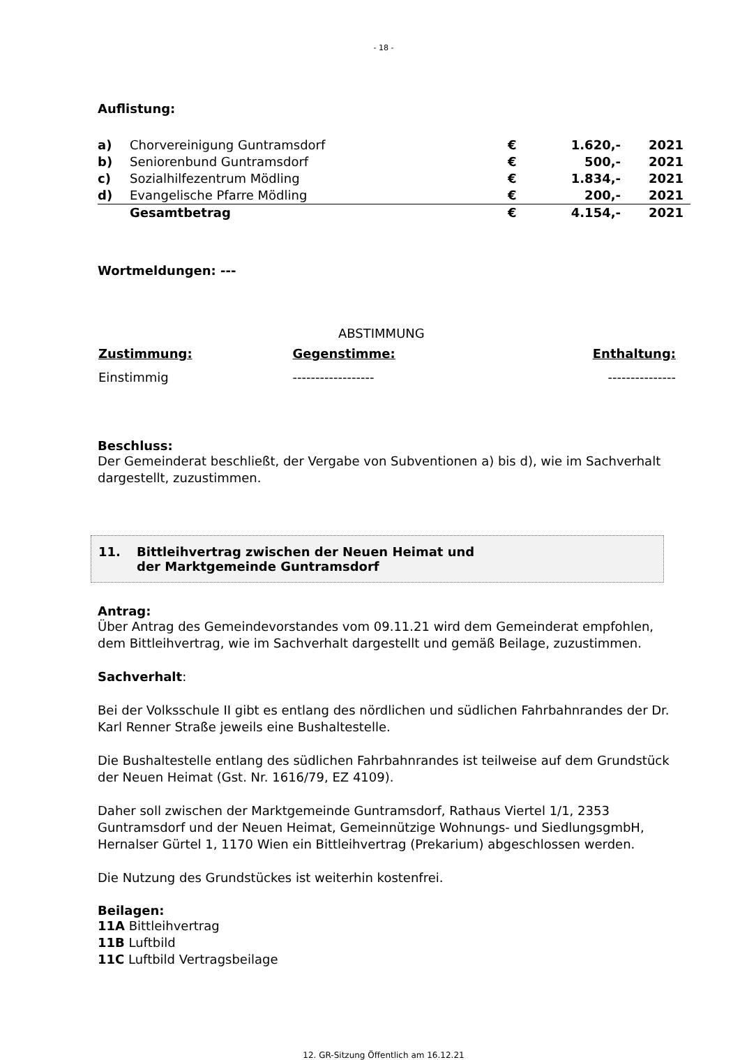- 18 -
Auflistung:
| a) | Chorvereinigung Guntramsdorf | € | 1.620,- | 2021 |
| b) | Seniorenbund Guntramsdorf | € | 500,- | 2021 |
| c) | Sozialhilfezentrum Mödling | € | 1.834,- | 2021 |
| d) | Evangelische Pfarre Mödling | € | 200,- | 2021 |
| | Gesamtbetrag | € | 4.154,- | 2021 |
Wortmeldungen: ---
ABSTIMMUNG
| Zustimmung: | Gegenstimme: | Enthaltung: |
| --- | --- | --- |
| Einstimmig | ------------------ | --------------- |
Beschluss:
Der Gemeinderat beschließt, der Vergabe von Subventionen a) bis d), wie im Sachverhalt dargestellt, zuzustimmen.
11. Bittleihvertrag zwischen der Neuen Heimat und
der Marktgemeinde Guntramsdorf
Antrag:
Über Antrag des Gemeindevorstandes vom 09.11.21 wird dem Gemeinderat empfohlen, dem Bittleihvertrag, wie im Sachverhalt dargestellt und gemäß Beilage, zuzustimmen.
Sachverhalt:
Bei der Volksschule II gibt es entlang des nördlichen und südlichen Fahrbahnrandes der Dr. Karl Renner Straße jeweils eine Bushaltestelle.
Die Bushaltestelle entlang des südlichen Fahrbahnrandes ist teilweise auf dem Grundstück der Neuen Heimat (Gst. Nr. 1616/79, EZ 4109).
Daher soll zwischen der Marktgemeinde Guntramsdorf, Rathaus Viertel 1/1, 2353 Guntramsdorf und der Neuen Heimat, Gemeinnützige Wohnungs- und SiedlungsgmbH, Hernalser Gürtel 1, 1170 Wien ein Bittleihvertrag (Prekarium) abgeschlossen werden.
Die Nutzung des Grundstückes ist weiterhin kostenfrei.
Beilagen:
11A Bittleihvertrag
11B Luftbild
11C Luftbild Vertragsbeilage
12. GR-Sitzung Öffentlich am 16.12.21